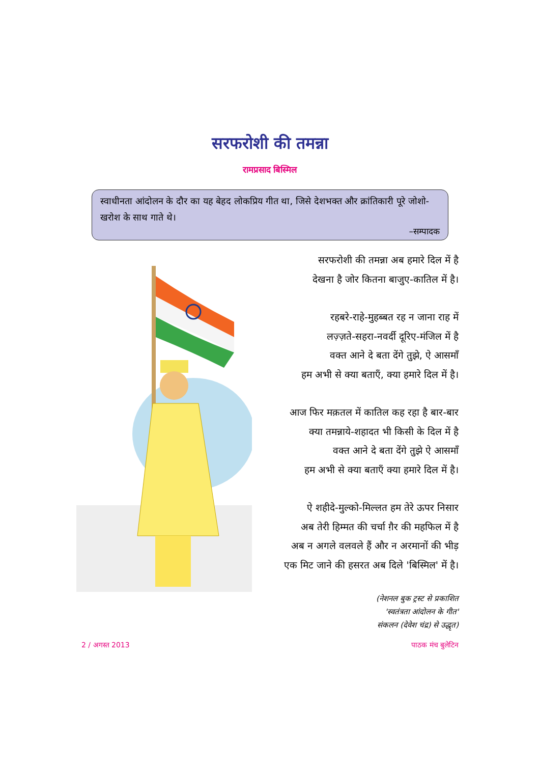सरफरोशी की तमन्ना
रामप्रसाद बिस्मिल
स्वाधीनता आंदोलन के दौर का यह बेहद लोकप्रिय गीत था, जिसे देशभक्त और क्रांतिकारी पूरे जोशो-खरोश के साथ गाते थे।
–सम्पादक
सरफरोशी की तमन्ना अब हमारे दिल में है
देखना है जोर कितना बाजुए-कातिल में है।
रहबरे-राहे-मुहब्बत रह न जाना राह में
लज़्ज़ते-सहरा-नवर्दी दूरिए-मंजिल में है
वक्त आने दे बता देंगे तुझे, ऐ आसमाँ
हम अभी से क्या बताएँ, क्या हमारे दिल में है।
आज फिर मक़तल में कातिल कह रहा है बार-बार
क्या तमन्नाये-शहादत भी किसी के दिल में है
वक्त आने दे बता देंगे तुझे ऐ आसमाँ
हम अभी से क्या बताएँ क्या हमारे दिल में है।
ऐ शहीदे-मुल्को-मिल्लत हम तेरे ऊपर निसार
अब तेरी हिम्मत की चर्चा ग़ैर की महफिल में है
अब न अगले वलवले हैं और न अरमानों की भीड़
एक मिट जाने की हसरत अब दिले 'बिस्मिल' में है।
(नेशनल बुक ट्रस्ट से प्रकाशित
'स्वतंत्रता आंदोलन के गीत'
संकलन (देवेश चंद्र) से उद्धृत)
2 / अगस्त 2013 पाठक मंच बुलेटिन